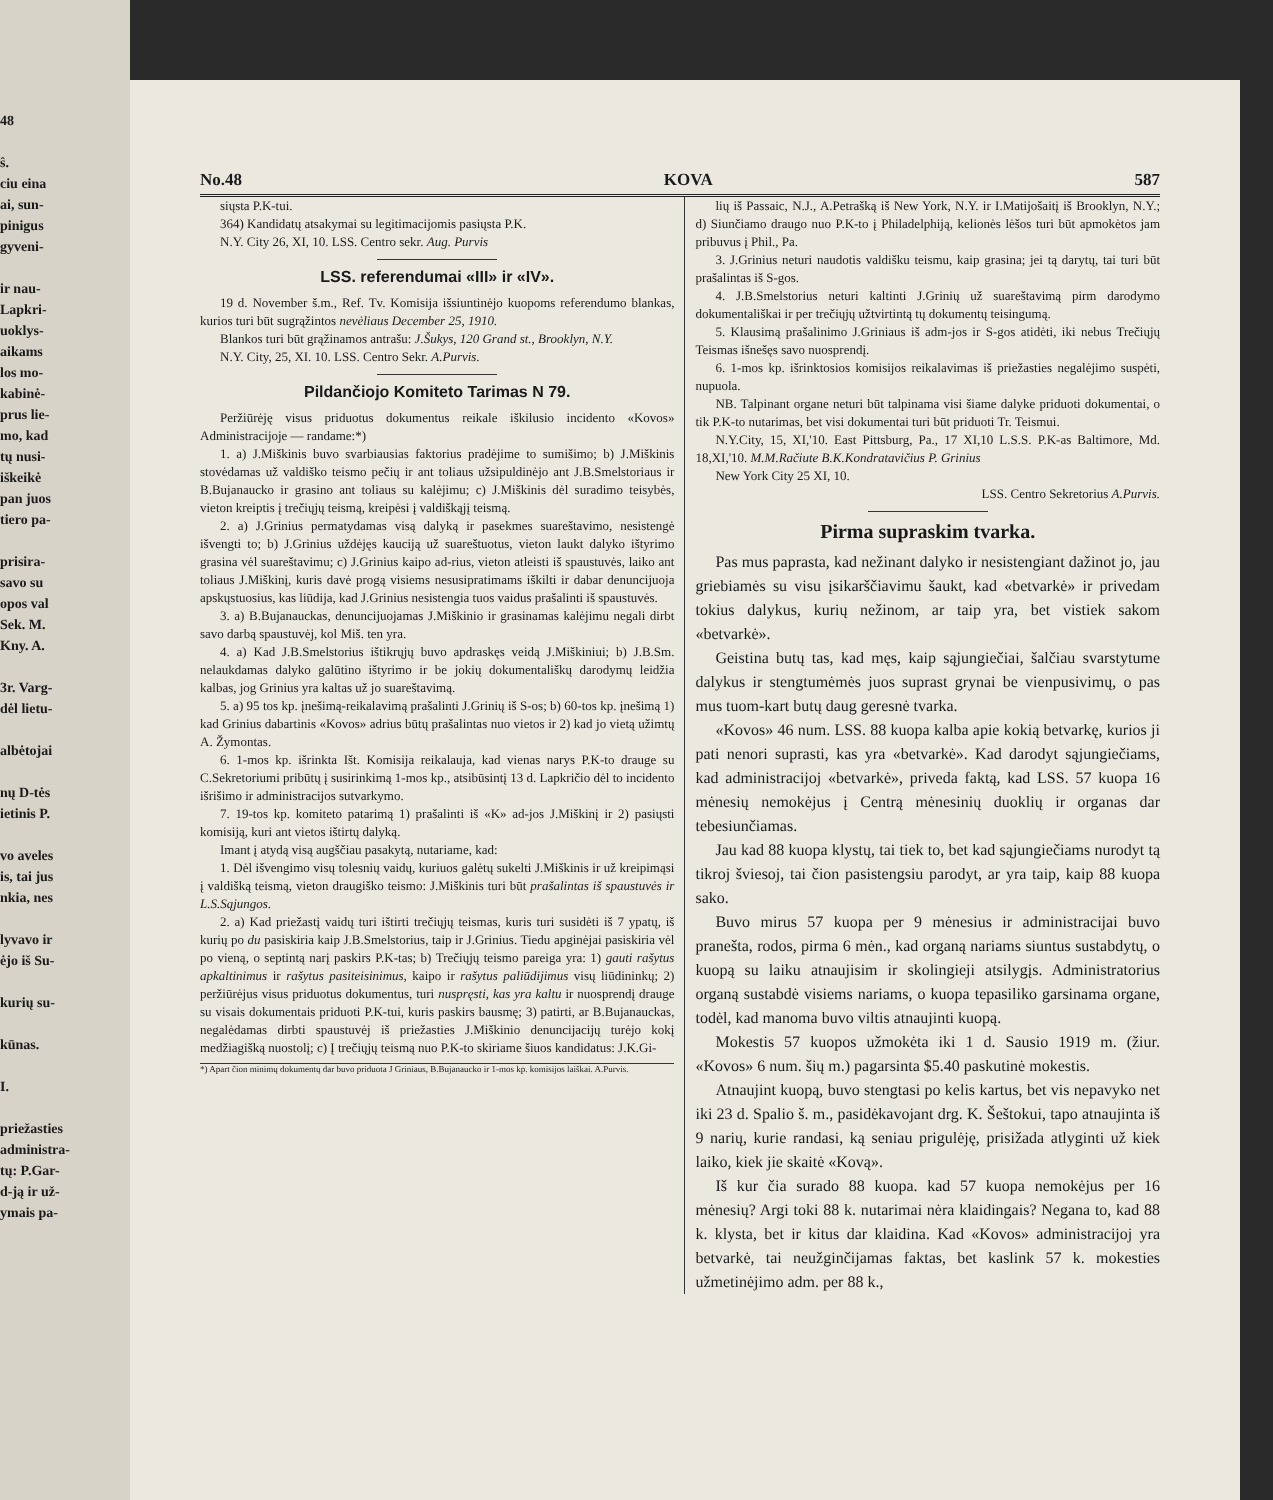48
ŝ.
ciu eina
ai, sun-
pinigus
gyveni-
ir nau-
Lapkri-
uoklys-
aikams
los mo-
kabinė-
prus lie-
mo, kad
tų nusi-
iškeikė
pan juos
tiero pa-
prisira-
savo su
opos val
Sek. M.
Kny. A.
3r. Varg-
dėl lietu-
albėtojai
nų D-tės
ietinis P.
vo aveles
is, tai jus
nkia, nes
lyvavo ir
ėjo iš Su-
kurių su-
kūnas.
I.
priežasties
administra-
tų: P.Gar-
d-ją ir už-
ymais pa-
No.48 KOVA 587
siųsta P.K-tui.
364) Kandidatų atsakymai su legitimacijomis pasiųsta P.K.
N.Y. City 26, XI, 10. LSS. Centro sekr. Aug. Purvis
LSS. referendumai «III» ir «IV».
19 d. November š.m., Ref. Tv. Komisija išsiuntinėjo kuopoms referendumo blankas, kurios turi būt sugrąžintos nevėliaus December 25, 1910.
Blankos turi būt grąžinamos antrašu: J.Šukys, 120 Grand st., Brooklyn, N.Y.
N.Y. City, 25, XI. 10. LSS. Centro Sekr. A.Purvis.
Pildančiojo Komiteto Tarimas N 79.
Peržiūrėję visus priduotus dokumentus reikale iškilusio incidento «Kovos» Administracijoje — randame:*)
1. a) J.Miškinis buvo svarbiausias faktorius pradėjime to sumišimo; b) J.Miškinis stovėdamas už valdiško teismo pečių ir ant toliaus užsipuldinėjo ant J.B.Smelstoriaus ir B.Bujanaucko ir grasino ant toliaus su kalėjimu; c) J.Miškinis dėl suradimo teisybės, vieton kreiptis į trečiųjų teismą, kreipėsi į valdiškąjį teismą.
2. a) J.Grinius permatydamas visą dalyką ir pasekmes suareštavimo, nesistengė išvengti to; b) J.Grinius uždėjęs kauciją už suareštuotus, vieton laukt dalyko ištyrimo grasina vėl suareštavimu; c) J.Grinius kaipo ad-rius, vieton atleisti iš spaustuvės, laiko ant toliaus J.Miškinį, kuris davė progą visiems nesusipratimams iškilti ir dabar denuncijuoja apskųstuosius, kas liūdija, kad J.Grinius nesistengia tuos vaidus prašalinti iš spaustuvės.
3. a) B.Bujanauckas, denuncijuojamas J.Miškinio ir grasinamas kalėjimu negali dirbt savo darbą spaustuvėj, kol Miš. ten yra.
4. a) Kad J.B.Smelstorius ištikrųjų buvo apdraskęs veidą J.Miškiniui; b) J.B.Sm. nelaukdamas dalyko galūtino ištyrimo ir be jokių dokumentališkų darodymų leidžia kalbas, jog Grinius yra kaltas už jo suareštavimą.
5. a) 95 tos kp. įnešimą-reikalavimą prašalinti J.Grinių iš S-os; b) 60-tos kp. įnešimą 1) kad Grinius dabartinis «Kovos» adrius būtų prašalintas nuo vietos ir 2) kad jo vietą užimtų A. Žymontas.
6. 1-mos kp. išrinkta Išt. Komisija reikalauja, kad vienas narys P.K-to drauge su C.Sekretoriumi pribūtų į susirinkimą 1-mos kp., atsibūsintį 13 d. Lapkričio dėl to incidento išrišimo ir administracijos sutvarkymo.
7. 19-tos kp. komiteto patarimą 1) prašalinti iš «K» ad-jos J.Miškinį ir 2) pasiųsti komisiją, kuri ant vietos ištirtų dalyką.
Imant į atydą visą augščiau pasakytą, nutariame, kad:
1. Dėl išvengimo visų tolesnių vaidų, kuriuos galėtų sukelti J.Miškinis ir už kreipimąsi į valdišką teismą, vieton draugiško teismo: J.Miškinis turi būt prašalintas iš spaustuvės ir L.S.Sąjungos.
2. a) Kad priežastį vaidų turi ištirti trečiųjų teismas, kuris turi susidėti iš 7 ypatų, iš kurių po du pasiskiria kaip J.B.Smelstorius, taip ir J.Grinius. Tiedu apginėjai pasiskiria vėl po vieną, o septintą narį paskirs P.K-tas; b) Trečiųjų teismo pareiga yra: 1) gauti rašytus apkaltinimus ir rašytus pasiteisinimus, kaipo ir rašytus paliūdijimus visų liūdininkų; 2) peržiūrėjus visus priduotus dokumentus, turi nuspręsti, kas yra kaltu ir nuosprendį drauge su visais dokumentais priduoti P.K-tui, kuris paskirs bausmę; 3) patirti, ar B.Bujanauckas, negalėdamas dirbti spaustuvėj iš priežasties J.Miškinio denuncijacijų turėjo kokį medžiagišką nuostolį; c) Į trečiųjų teismą nuo P.K-to skiriame šiuos kandidatus: J.K.Gi-
*) Apart čion minimų dokumentų dar buvo priduota J Griniaus, B.Bujanaucko ir 1-mos kp. komisijos laiškai. A.Purvis.
lių iš Passaic, N.J., A.Petrašką iš New York, N.Y. ir I.Matijošaitį iš Brooklyn, N.Y.; d) Siunčiamo draugo nuo P.K-to į Philadelphiją, kelionės lėšos turi būt apmokėtos jam pribuvus į Phil., Pa.
3. J.Grinius neturi naudotis valdišku teismu, kaip grasina; jei tą darytų, tai turi būt prašalintas iš S-gos.
4. J.B.Smelstorius neturi kaltinti J.Grinių už suareštavimą pirm darodymo dokumentališkai ir per trečiųjų užtvirtintą tų dokumentų teisingumą.
5. Klausimą prašalinimo J.Griniaus iš adm-jos ir S-gos atidėti, iki nebus Trečiųjų Teismas išnešęs savo nuosprendį.
6. 1-mos kp. išrinktosios komisijos reikalavimas iš priežasties negalėjimo suspėti, nupuola.
NB. Talpinant organe neturi būt talpinama visi šiame dalyke priduoti dokumentai, o tik P.K-to nutarimas, bet visi dokumentai turi būt priduoti Tr. Teismui.
N.Y.City, 15, XI,'10. East Pittsburg, Pa., 17 XI,10 L.S.S. P.K-as Baltimore, Md. 18,XI,'10. M.M.Račiute B.K.Kondratavičius P. Grinius
New York City 25 XI, 10.
LSS. Centro Sekretorius A.Purvis.
Pirma supraskim tvarka.
Pas mus paprasta, kad nežinant dalyko ir nesistengiant dažinot jo, jau griebiamės su visu įsikarščiavimu šaukt, kad «betvarkė» ir privedam tokius dalykus, kurių nežinom, ar taip yra, bet vistiek sakom «betvarkė».
Geistina butų tas, kad męs, kaip sąjungiečiai, šalčiau svarstytume dalykus ir stengtumėmės juos suprast grynai be vienpusivimų, o pas mus tuom-kart butų daug geresnė tvarka.
«Kovos» 46 num. LSS. 88 kuopa kalba apie kokią betvarkę, kurios ji pati nenori suprasti, kas yra «betvarkė». Kad darodyt sąjungiečiams, kad administracijoj «betvarkė», priveda faktą, kad LSS. 57 kuopa 16 mėnesių nemokėjus į Centrą mėnesinių duoklių ir organas dar tebesiunčiamas.
Jau kad 88 kuopa klystų, tai tiek to, bet kad sąjungiečiams nurodyt tą tikroj šviesoj, tai čion pasistengsiu parodyt, ar yra taip, kaip 88 kuopa sako.
Buvo mirus 57 kuopa per 9 mėnesius ir administracijai buvo pranešta, rodos, pirma 6 mėn., kad organą nariams siuntus sustabdytų, o kuopą su laiku atnaujisim ir skolingieji atsilygįs. Administratorius organą sustabdė visiems nariams, o kuopa tepasiliko garsinama organe, todėl, kad manoma buvo viltis atnaujinti kuopą.
Mokestis 57 kuopos užmokėta iki 1 d. Sausio 1919 m. (žiur. «Kovos» 6 num. šių m.) pagarsinta $5.40 paskutinė mokestis.
Atnaujint kuopą, buvo stengtasi po kelis kartus, bet vis nepavyko net iki 23 d. Spalio š. m., pasidėkavojant drg. K. Šeštokui, tapo atnaujinta iš 9 narių, kurie randasi, ką seniau prigulėję, prisižada atlyginti už kiek laiko, kiek jie skaitė «Kovą».
Iš kur čia surado 88 kuopa. kad 57 kuopa nemokėjus per 16 mėnesių? Argi toki 88 k. nutarimai nėra klaidingais? Negana to, kad 88 k. klysta, bet ir kitus dar klaidina. Kad «Kovos» administracijoj yra betvarkė, tai neužginčijamas faktas, bet kaslink 57 k. mokesties užmetinėjimo adm. per 88 k.,